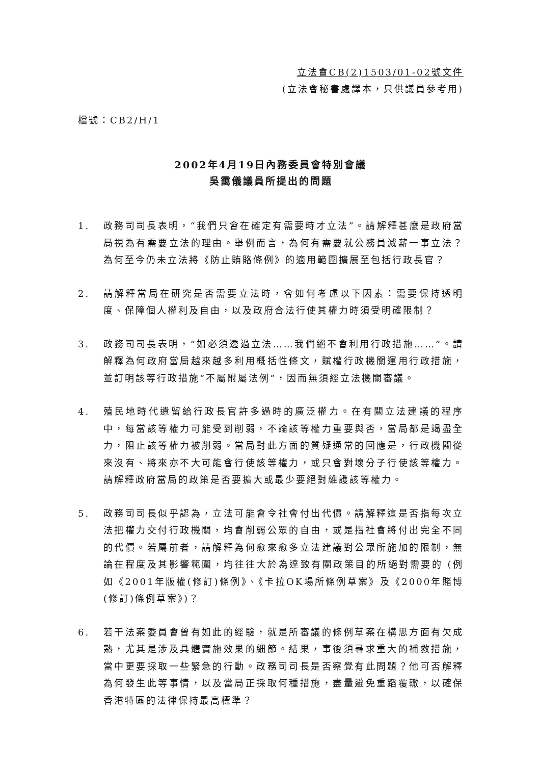立法會CB(2)1503/01-02號文件
(立法會秘書處譯本，只供議員參考用)
檔號：CB2/H/1
2002年4月19日內務委員會特別會議
吳靄儀議員所提出的問題
1. 政務司司長表明，“我們只會在確定有需要時才立法”。請解釋甚麼是政府當局視為有需要立法的理由。舉例而言，為何有需要就公務員減薪一事立法？為何至今仍未立法將《防止賄賂條例》的適用範圍擴展至包括行政長官？
2. 請解釋當局在研究是否需要立法時，會如何考慮以下因素：需要保持透明度、保障個人權利及自由，以及政府合法行使其權力時須受明確限制？
3. 政務司司長表明，“如必須透過立法……我們絕不會利用行政措施……”。請解釋為何政府當局越來越多利用概括性條文，賦權行政機關運用行政措施，並訂明該等行政措施“不屬附屬法例”，因而無須經立法機關審議。
4. 殖民地時代遺留給行政長官許多過時的廣泛權力。在有關立法建議的程序中，每當該等權力可能受到削弱，不論該等權力重要與否，當局都是竭盡全力，阻止該等權力被削弱。當局對此方面的質疑通常的回應是，行政機關從來沒有、將來亦不大可能會行使該等權力，或只會對壞分子行使該等權力。請解釋政府當局的政策是否要擴大或最少要絕對維護該等權力。
5. 政務司司長似乎認為，立法可能會令社會付出代價。請解釋這是否指每次立法把權力交付行政機關，均會削弱公眾的自由，或是指社會將付出完全不同的代價。若屬前者，請解釋為何愈來愈多立法建議對公眾所施加的限制，無論在程度及其影響範圍，均往往大於為達致有關政策目的所絕對需要的 (例如《2001年版權(修訂)條例》、《卡拉OK場所條例草案》及《2000年賭博(修訂)條例草案》)？
6. 若干法案委員會曾有如此的經驗，就是所審議的條例草案在構思方面有欠成熟，尤其是涉及具體實施效果的細節。結果，事後須尋求重大的補救措施，當中更要採取一些緊急的行動。政務司司長是否察覺有此問題？他可否解釋為何發生此等事情，以及當局正採取何種措施，盡量避免重蹈覆轍，以確保香港特區的法律保持最高標準？